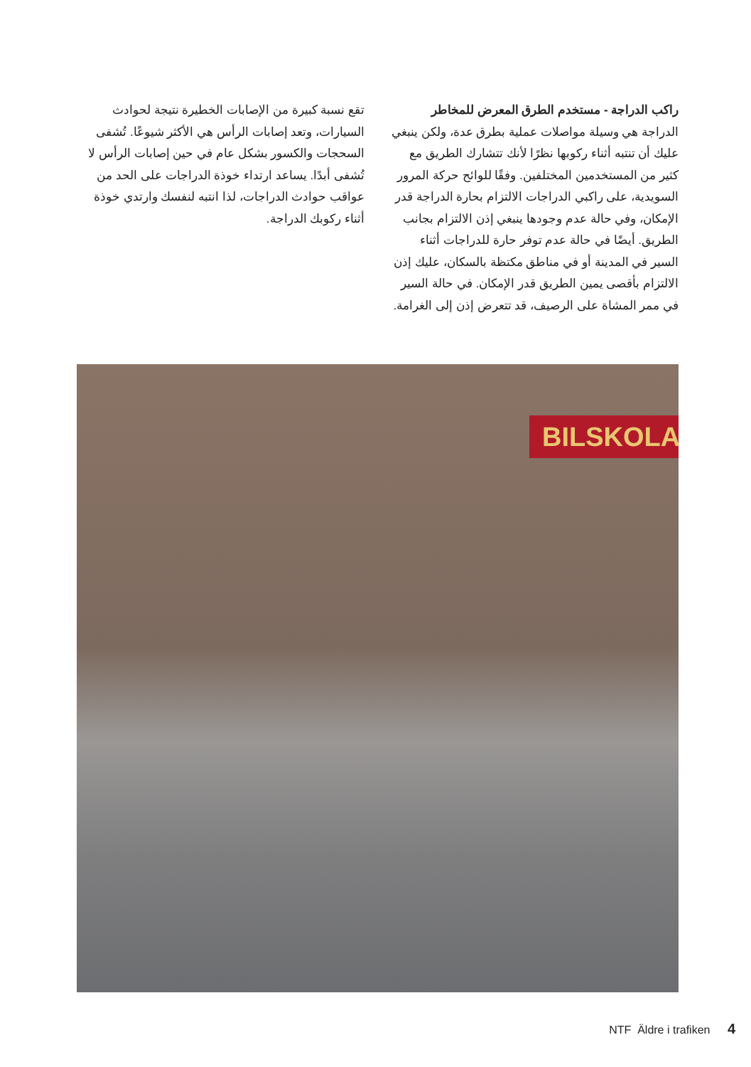راكب الدراجة - مستخدم الطرق المعرض للمخاطر
الدراجة هي وسيلة مواصلات عملية بطرق عدة، ولكن ينبغي عليك أن تنتبه أثناء ركوبها نظرًا لأنك تتشارك الطريق مع كثير من المستخدمين المختلفين. وفقًا للوائح حركة المرور السويدية، على راكبي الدراجات الالتزام بحارة الدراجة قدر الإمكان، وفي حالة عدم وجودها ينبغي إذن الالتزام بجانب الطريق. أيضًا في حالة عدم توفر حارة للدراجات أثناء السير في المدينة أو في مناطق مكتظة بالسكان، عليك إذن الالتزام بأقصى يمين الطريق قدر الإمكان. في حالة السير في ممر المشاة على الرصيف، قد تتعرض إذن إلى الغرامة.
تقع نسبة كبيرة من الإصابات الخطيرة نتيجة لحوادث السيارات، وتعد إصابات الرأس هي الأكثر شيوعًا. تُشفى السحجات والكسور بشكل عام في حين إصابات الرأس لا تُشفى أبدًا. يساعد ارتداء خوذة الدراجات على الحد من عواقب حوادث الدراجات، لذا انتبه لنفسك وارتدي خوذة أثناء ركوبك الدراجة.
BILSKOLA
NTF Äldre i trafiken 4